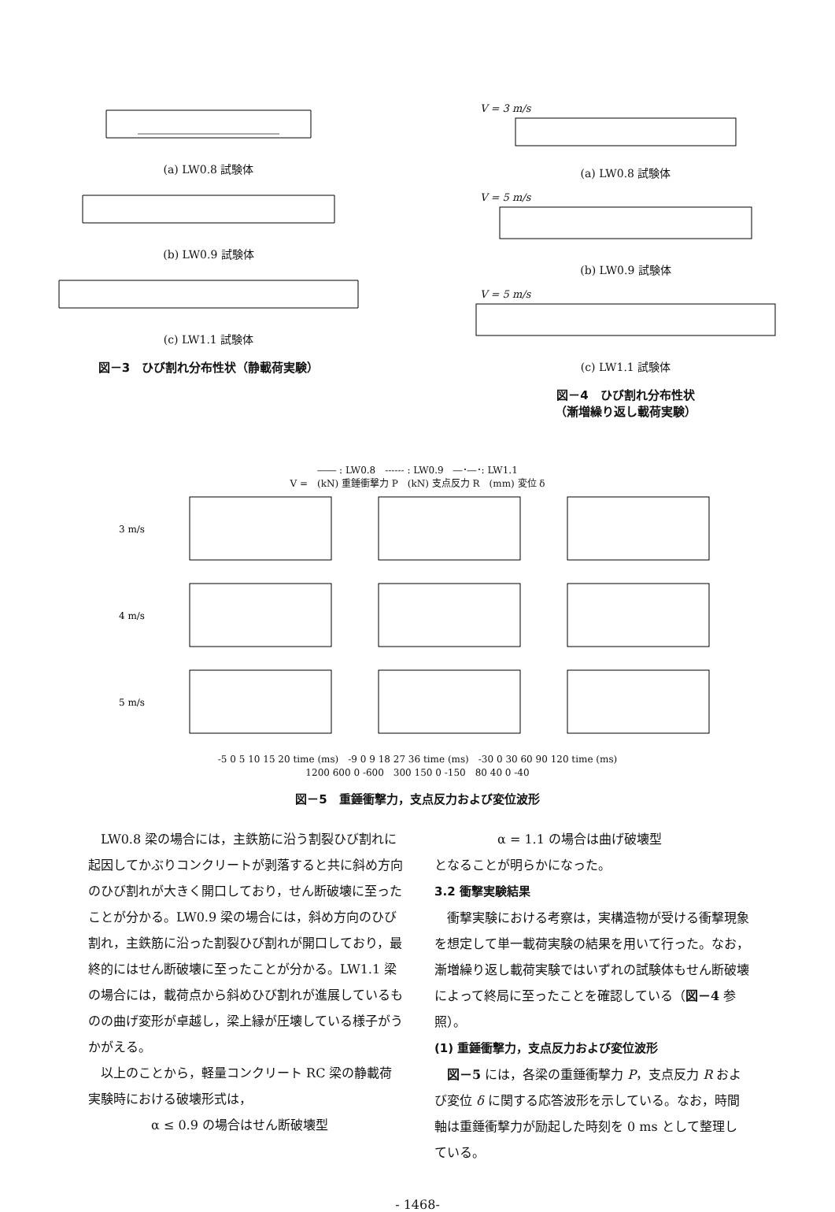(a) LW0.8 試験体
(b) LW0.9 試験体
(c) LW1.1 試験体
図－3　ひび割れ分布性状（静載荷実験）
V = 3 m/s
(a) LW0.8 試験体
V = 5 m/s
(b) LW0.9 試験体
V = 5 m/s
(c) LW1.1 試験体
図－4　ひび割れ分布性状
（漸増繰り返し載荷実験）
―― : LW0.8　------ : LW0.9　―･―･: LW1.1
V =　(kN) 重錘衝撃力 P　(kN) 支点反力 R　(mm) 変位 δ
3 m/s
4 m/s
5 m/s
-5 0 5 10 15 20 time (ms)　-9 0 9 18 27 36 time (ms)　-30 0 30 60 90 120 time (ms)
1200 600 0 -600　300 150 0 -150　80 40 0 -40
図－5　重錘衝撃力，支点反力および変位波形
　LW0.8 梁の場合には，主鉄筋に沿う割裂ひび割れに起因してかぶりコンクリートが剥落すると共に斜め方向のひび割れが大きく開口しており，せん断破壊に至ったことが分かる。LW0.9 梁の場合には，斜め方向のひび割れ，主鉄筋に沿った割裂ひび割れが開口しており，最終的にはせん断破壊に至ったことが分かる。LW1.1 梁の場合には，載荷点から斜めひび割れが進展しているものの曲げ変形が卓越し，梁上縁が圧壊している様子がうかがえる。
　以上のことから，軽量コンクリート RC 梁の静載荷実験時における破壊形式は，
α ≤ 0.9 の場合はせん断破壊型
α = 1.1 の場合は曲げ破壊型
となることが明らかになった。
3.2 衝撃実験結果
　衝撃実験における考察は，実構造物が受ける衝撃現象を想定して単一載荷実験の結果を用いて行った。なお，漸増繰り返し載荷実験ではいずれの試験体もせん断破壊によって終局に至ったことを確認している（図－4 参照）。
(1) 重錘衝撃力，支点反力および変位波形
　図－5 には，各梁の重錘衝撃力 P，支点反力 R および変位 δ に関する応答波形を示している。なお，時間軸は重錘衝撃力が励起した時刻を 0 ms として整理している。
- 1468-